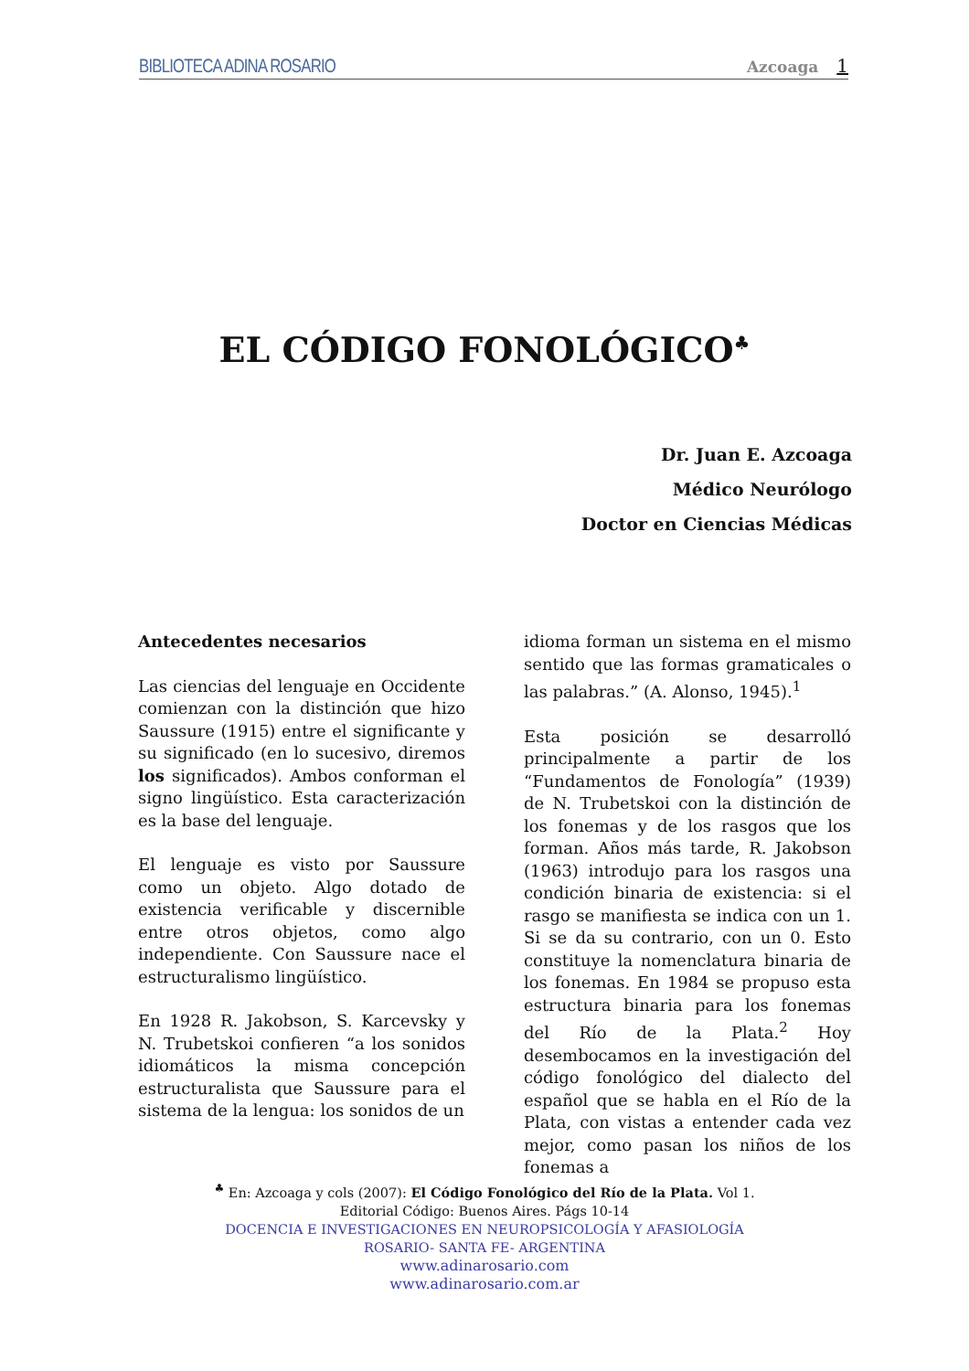BIBLIOTECA ADINA ROSARIO
Azcoaga 1
EL CÓDIGO FONOLÓGICO<sup>♣</sup>
Dr. Juan E. Azcoaga
Médico Neurólogo
Doctor en Ciencias Médicas
Antecedentes necesarios
Las ciencias del lenguaje en Occidente comienzan con la distinción que hizo Saussure (1915) entre el significante y su significado (en lo sucesivo, diremos los significados). Ambos conforman el signo lingüístico. Esta caracterización es la base del lenguaje.
El lenguaje es visto por Saussure como un objeto. Algo dotado de existencia verificable y discernible entre otros objetos, como algo independiente. Con Saussure nace el estructuralismo lingüístico.
En 1928 R. Jakobson, S. Karcevsky y N. Trubetskoi confieren “a los sonidos idiomáticos la misma concepción estructuralista que Saussure para el sistema de la lengua: los sonidos de un
idioma forman un sistema en el mismo sentido que las formas gramaticales o las palabras.” (A. Alonso, 1945).<sup>1</sup>
Esta posición se desarrolló principalmente a partir de los “Fundamentos de Fonología” (1939) de N. Trubetskoi con la distinción de los fonemas y de los rasgos que los forman. Años más tarde, R. Jakobson (1963) introdujo para los rasgos una condición binaria de existencia: si el rasgo se manifiesta se indica con un 1. Si se da su contrario, con un 0. Esto constituye la nomenclatura binaria de los fonemas. En 1984 se propuso esta estructura binaria para los fonemas del Río de la Plata.<sup>2</sup> Hoy desembocamos en la investigación del código fonológico del dialecto del español que se habla en el Río de la Plata, con vistas a entender cada vez mejor, como pasan los niños de los fonemas a
<sup>♣</sup> En: Azcoaga y cols (2007): El Código Fonológico del Río de la Plata. Vol 1.
Editorial Código: Buenos Aires. Págs 10-14
DOCENCIA E INVESTIGACIONES EN NEUROPSICOLOGÍA Y AFASIOLOGÍA
ROSARIO- SANTA FE- ARGENTINA
www.adinarosario.com
www.adinarosario.com.ar